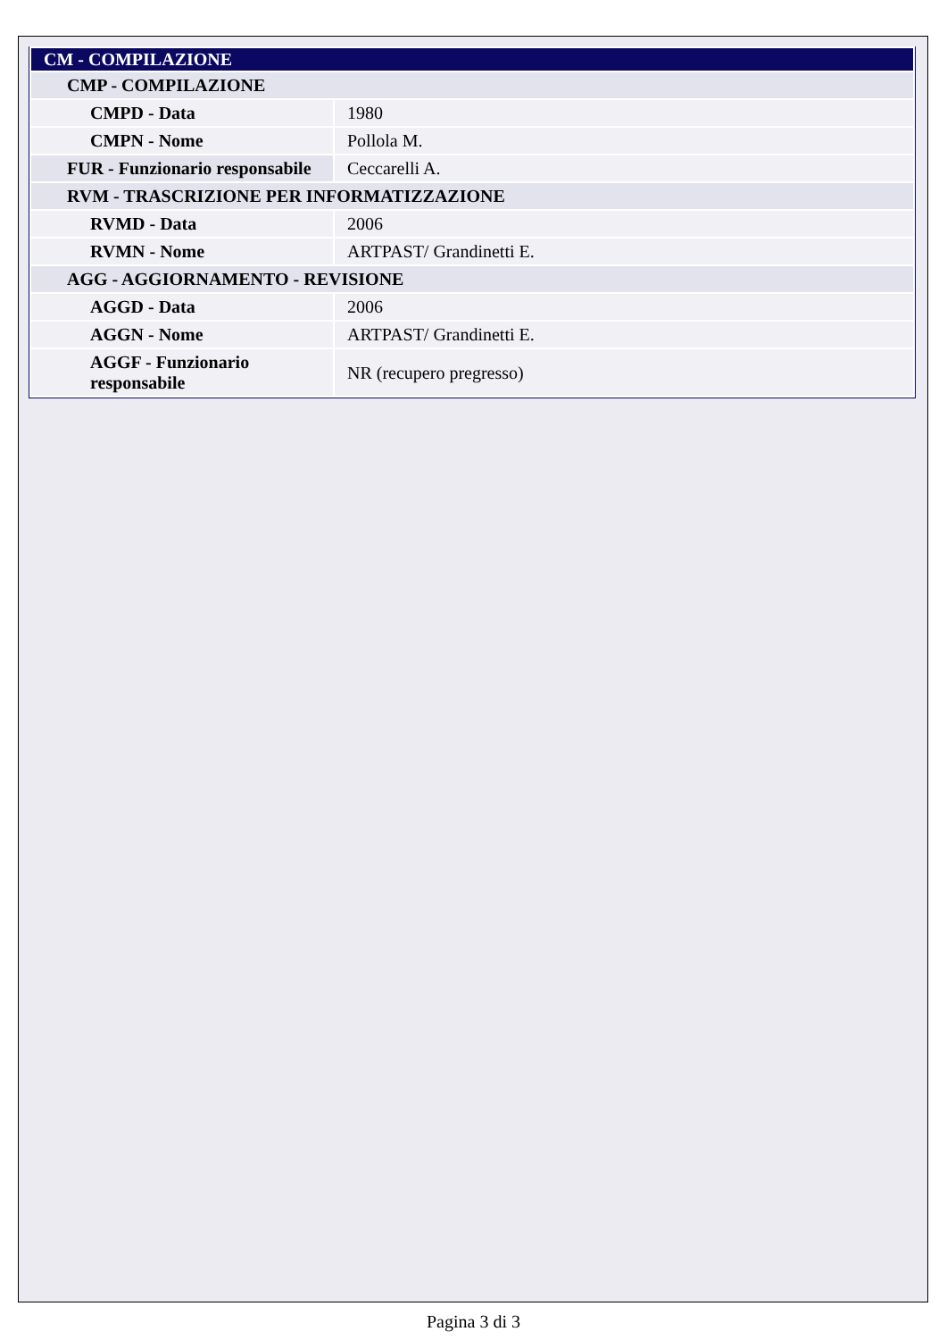| CM - COMPILAZIONE | |
| CMP - COMPILAZIONE | |
| CMPD - Data | 1980 |
| CMPN - Nome | Pollola M. |
| FUR - Funzionario responsabile | Ceccarelli A. |
| RVM - TRASCRIZIONE PER INFORMATIZZAZIONE | |
| RVMD - Data | 2006 |
| RVMN - Nome | ARTPAST/ Grandinetti E. |
| AGG - AGGIORNAMENTO - REVISIONE | |
| AGGD - Data | 2006 |
| AGGN - Nome | ARTPAST/ Grandinetti E. |
| AGGF - Funzionario responsabile | NR (recupero pregresso) |
Pagina 3 di 3